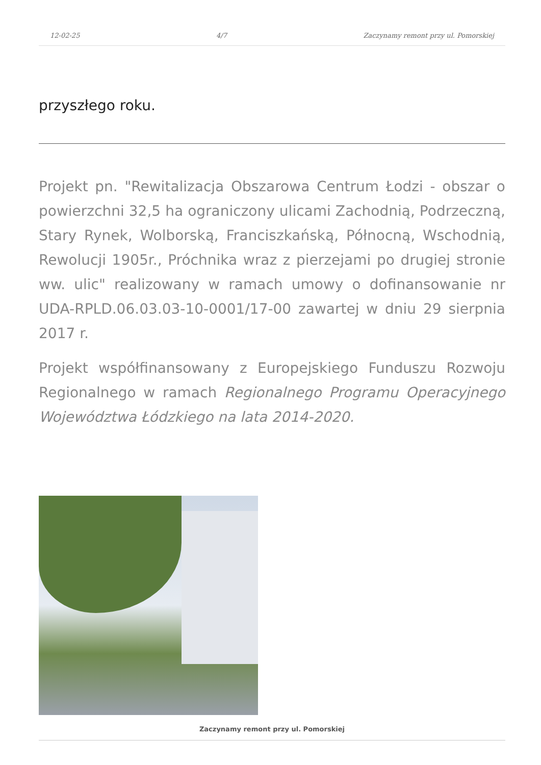12-02-25 4/7 Zaczynamy remont przy ul. Pomorskiej
przyszłego roku.
Projekt pn. "Rewitalizacja Obszarowa Centrum Łodzi - obszar o powierzchni 32,5 ha ograniczony ulicami Zachodnią, Podrzeczną, Stary Rynek, Wolborską, Franciszkańską, Północną, Wschodnią, Rewolucji 1905r., Próchnika wraz z pierzejami po drugiej stronie ww. ulic" realizowany w ramach umowy o dofinansowanie nr UDA-RPLD.06.03.03-10-0001/17-00 zawartej w dniu 29 sierpnia 2017 r.
Projekt współfinansowany z Europejskiego Funduszu Rozwoju Regionalnego w ramach Regionalnego Programu Operacyjnego Województwa Łódzkiego na lata 2014-2020.
Zaczynamy remont przy ul. Pomorskiej